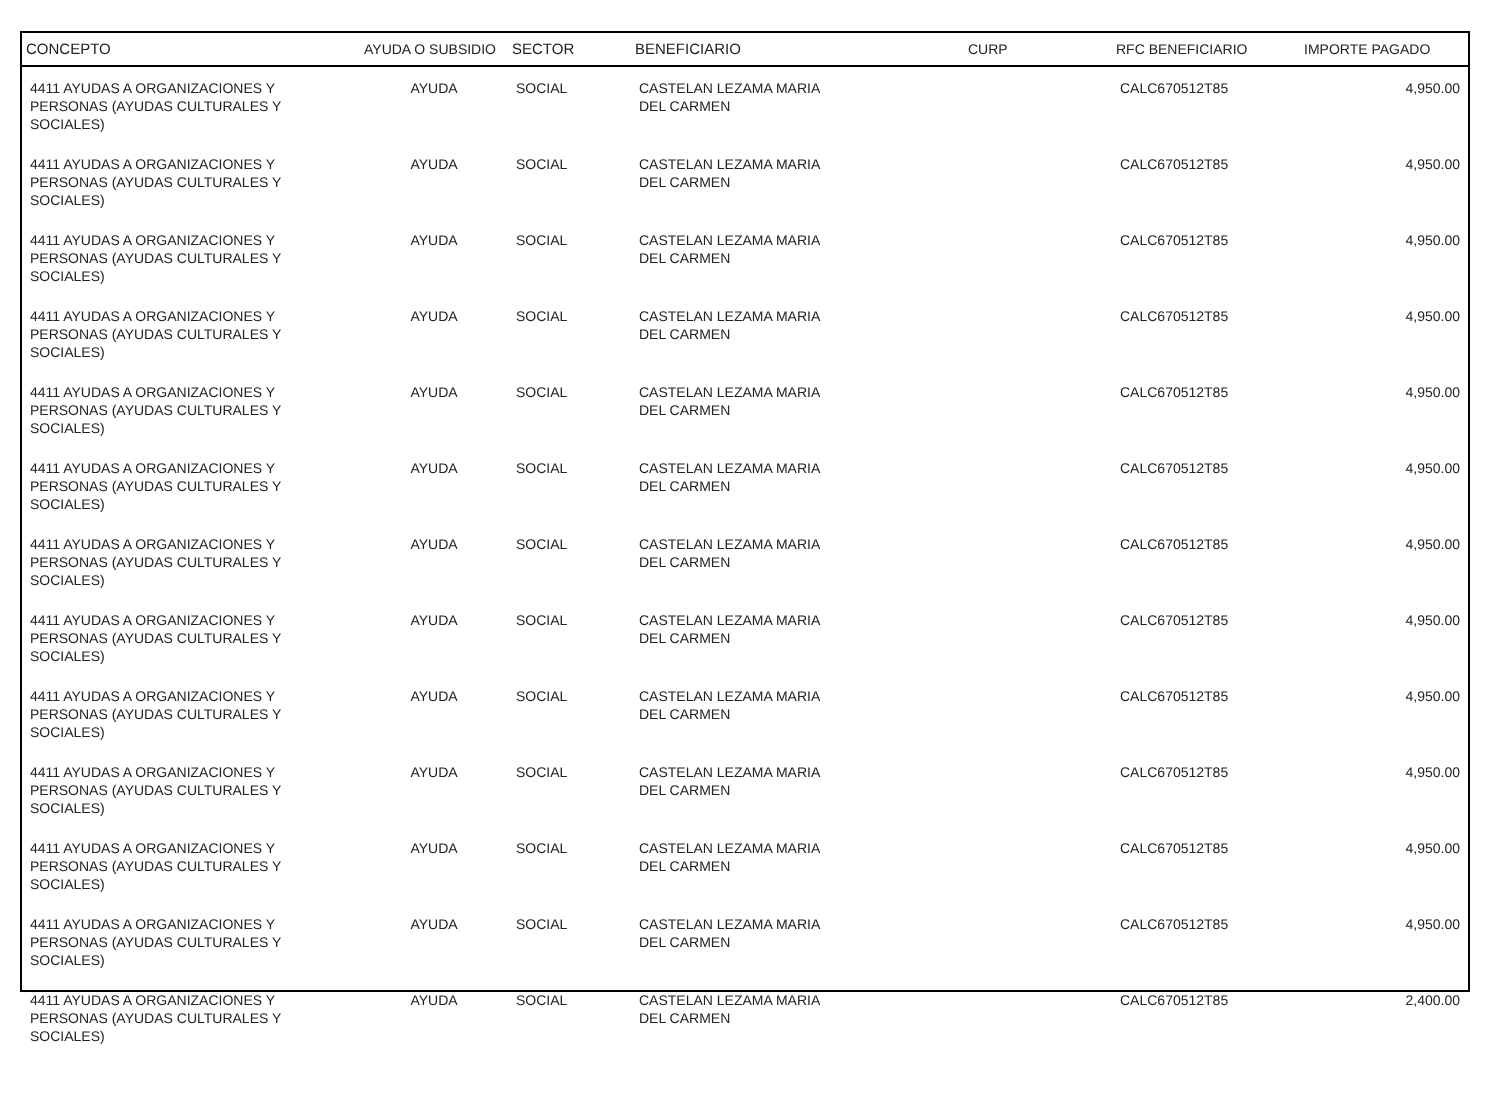| CONCEPTO | AYUDA O SUBSIDIO | SECTOR | BENEFICIARIO | CURP | RFC BENEFICIARIO | IMPORTE PAGADO |
| --- | --- | --- | --- | --- | --- | --- |
| 4411 AYUDAS A ORGANIZACIONES Y PERSONAS (AYUDAS CULTURALES Y SOCIALES) | AYUDA | SOCIAL | CASTELAN LEZAMA MARIA DEL CARMEN | | CALC670512T85 | 4,950.00 |
| 4411 AYUDAS A ORGANIZACIONES Y PERSONAS (AYUDAS CULTURALES Y SOCIALES) | AYUDA | SOCIAL | CASTELAN LEZAMA MARIA DEL CARMEN | | CALC670512T85 | 4,950.00 |
| 4411 AYUDAS A ORGANIZACIONES Y PERSONAS (AYUDAS CULTURALES Y SOCIALES) | AYUDA | SOCIAL | CASTELAN LEZAMA MARIA DEL CARMEN | | CALC670512T85 | 4,950.00 |
| 4411 AYUDAS A ORGANIZACIONES Y PERSONAS (AYUDAS CULTURALES Y SOCIALES) | AYUDA | SOCIAL | CASTELAN LEZAMA MARIA DEL CARMEN | | CALC670512T85 | 4,950.00 |
| 4411 AYUDAS A ORGANIZACIONES Y PERSONAS (AYUDAS CULTURALES Y SOCIALES) | AYUDA | SOCIAL | CASTELAN LEZAMA MARIA DEL CARMEN | | CALC670512T85 | 4,950.00 |
| 4411 AYUDAS A ORGANIZACIONES Y PERSONAS (AYUDAS CULTURALES Y SOCIALES) | AYUDA | SOCIAL | CASTELAN LEZAMA MARIA DEL CARMEN | | CALC670512T85 | 4,950.00 |
| 4411 AYUDAS A ORGANIZACIONES Y PERSONAS (AYUDAS CULTURALES Y SOCIALES) | AYUDA | SOCIAL | CASTELAN LEZAMA MARIA DEL CARMEN | | CALC670512T85 | 4,950.00 |
| 4411 AYUDAS A ORGANIZACIONES Y PERSONAS (AYUDAS CULTURALES Y SOCIALES) | AYUDA | SOCIAL | CASTELAN LEZAMA MARIA DEL CARMEN | | CALC670512T85 | 4,950.00 |
| 4411 AYUDAS A ORGANIZACIONES Y PERSONAS (AYUDAS CULTURALES Y SOCIALES) | AYUDA | SOCIAL | CASTELAN LEZAMA MARIA DEL CARMEN | | CALC670512T85 | 4,950.00 |
| 4411 AYUDAS A ORGANIZACIONES Y PERSONAS (AYUDAS CULTURALES Y SOCIALES) | AYUDA | SOCIAL | CASTELAN LEZAMA MARIA DEL CARMEN | | CALC670512T85 | 4,950.00 |
| 4411 AYUDAS A ORGANIZACIONES Y PERSONAS (AYUDAS CULTURALES Y SOCIALES) | AYUDA | SOCIAL | CASTELAN LEZAMA MARIA DEL CARMEN | | CALC670512T85 | 4,950.00 |
| 4411 AYUDAS A ORGANIZACIONES Y PERSONAS (AYUDAS CULTURALES Y SOCIALES) | AYUDA | SOCIAL | CASTELAN LEZAMA MARIA DEL CARMEN | | CALC670512T85 | 4,950.00 |
| 4411 AYUDAS A ORGANIZACIONES Y PERSONAS (AYUDAS CULTURALES Y SOCIALES) | AYUDA | SOCIAL | CASTELAN LEZAMA MARIA DEL CARMEN | | CALC670512T85 | 2,400.00 |